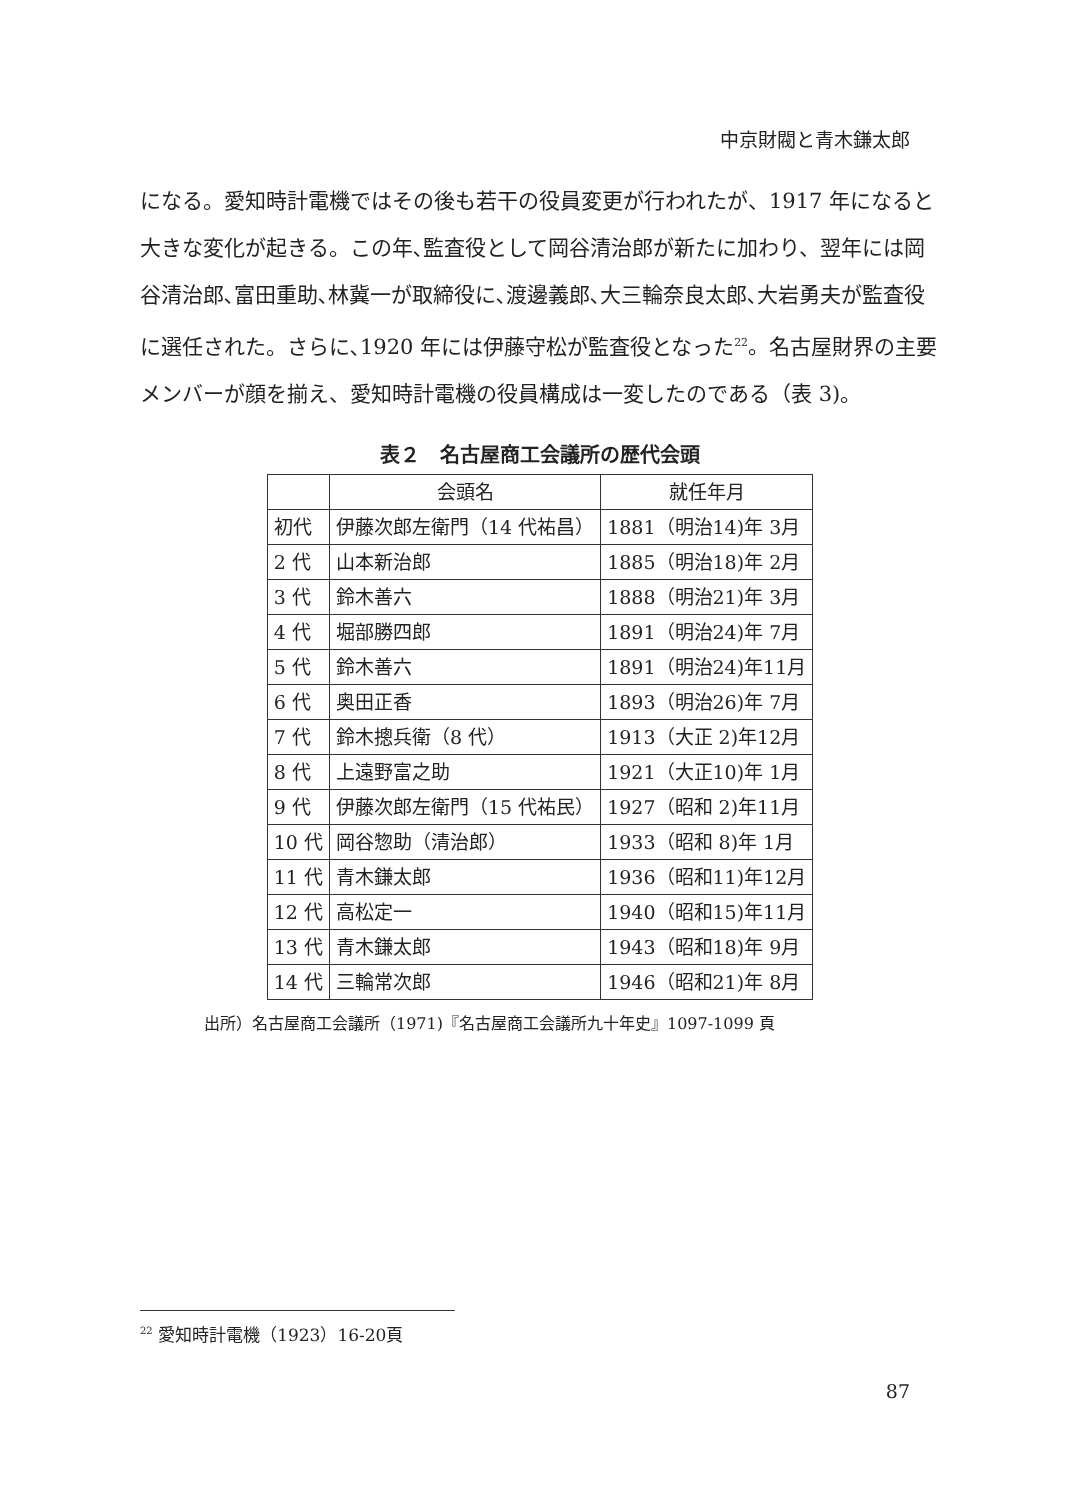中京財閥と青木鎌太郎
になる。愛知時計電機ではその後も若干の役員変更が行われたが、1917 年になると大きな変化が起きる。この年､監査役として岡谷清治郎が新たに加わり、翌年には岡谷清治郎､富田重助､林冀一が取締役に､渡邊義郎､大三輪奈良太郎､大岩勇夫が監査役に選任された。さらに､1920 年には伊藤守松が監査役となった<sup>22</sup>。名古屋財界の主要メンバーが顔を揃え、愛知時計電機の役員構成は一変したのである（表 3)。
表２　名古屋商工会議所の歴代会頭
| | 会頭名 | 就任年月 |
| --- | --- | --- |
| 初代 | 伊藤次郎左衛門（14 代祐昌） | 1881（明治14)年 3月 |
| 2 代 | 山本新治郎 | 1885（明治18)年 2月 |
| 3 代 | 鈴木善六 | 1888（明治21)年 3月 |
| 4 代 | 堀部勝四郎 | 1891（明治24)年 7月 |
| 5 代 | 鈴木善六 | 1891（明治24)年11月 |
| 6 代 | 奥田正香 | 1893（明治26)年 7月 |
| 7 代 | 鈴木摠兵衛（8 代） | 1913（大正 2)年12月 |
| 8 代 | 上遠野富之助 | 1921（大正10)年 1月 |
| 9 代 | 伊藤次郎左衛門（15 代祐民） | 1927（昭和 2)年11月 |
| 10 代 | 岡谷惣助（清治郎） | 1933（昭和 8)年 1月 |
| 11 代 | 青木鎌太郎 | 1936（昭和11)年12月 |
| 12 代 | 高松定一 | 1940（昭和15)年11月 |
| 13 代 | 青木鎌太郎 | 1943（昭和18)年 9月 |
| 14 代 | 三輪常次郎 | 1946（昭和21)年 8月 |
出所）名古屋商工会議所（1971)『名古屋商工会議所九十年史』1097-1099 頁
<sup>22</sup> 愛知時計電機（1923）16-20頁
87